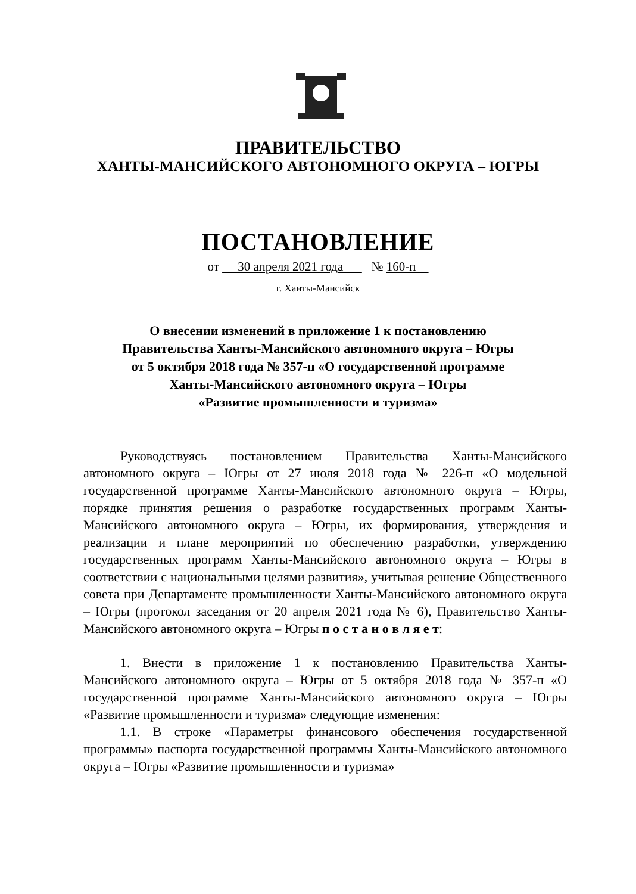ПРАВИТЕЛЬСТВО
ХАНТЫ-МАНСИЙСКОГО АВТОНОМНОГО ОКРУГА – ЮГРЫ
ПОСТАНОВЛЕНИЕ
от 30 апреля 2021 года № 160-п
г. Ханты-Мансийск
О внесении изменений в приложение 1 к постановлению
Правительства Ханты-Мансийского автономного округа – Югры
от 5 октября 2018 года № 357-п «О государственной программе
Ханты-Мансийского автономного округа – Югры
«Развитие промышленности и туризма»
Руководствуясь постановлением Правительства Ханты-Мансийского автономного округа – Югры от 27 июля 2018 года № 226-п «О модельной государственной программе Ханты-Мансийского автономного округа – Югры, порядке принятия решения о разработке государственных программ Ханты-Мансийского автономного округа – Югры, их формирования, утверждения и реализации и плане мероприятий по обеспечению разработки, утверждению государственных программ Ханты-Мансийского автономного округа – Югры в соответствии с национальными целями развития», учитывая решение Общественного совета при Департаменте промышленности Ханты-Мансийского автономного округа – Югры (протокол заседания от 20 апреля 2021 года № 6), Правительство Ханты-Мансийского автономного округа – Югры п о с т а н о в л я е т:
1. Внести в приложение 1 к постановлению Правительства Ханты-Мансийского автономного округа – Югры от 5 октября 2018 года № 357-п «О государственной программе Ханты-Мансийского автономного округа – Югры «Развитие промышленности и туризма» следующие изменения:
1.1. В строке «Параметры финансового обеспечения государственной программы» паспорта государственной программы Ханты-Мансийского автономного округа – Югры «Развитие промышленности и туризма»